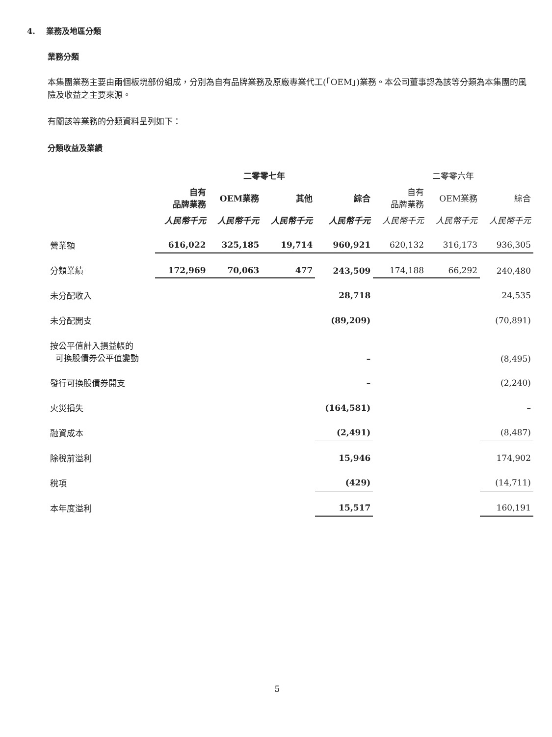4. 業務及地區分類
業務分類
本集團業務主要由兩個板塊部份組成，分別為自有品牌業務及原廠專業代工(「OEM」)業務。本公司董事認為該等分類為本集團的風險及收益之主要來源。
有關該等業務的分類資料呈列如下：
分類收益及業績
| | 二零零七年 | | | | 二零零六年 | | |
| --- | --- | --- | --- | --- | --- | --- | --- |
| | 自有 品牌業務 | OEM業務 | 其他 | 綜合 | 自有 品牌業務 | OEM業務 | 綜合 |
| | 人民幣千元 | 人民幣千元 | 人民幣千元 | 人民幣千元 | 人民幣千元 | 人民幣千元 | 人民幣千元 |
| 營業額 | 616,022 | 325,185 | 19,714 | 960,921 | 620,132 | 316,173 | 936,305 |
| 分類業績 | 172,969 | 70,063 | 477 | 243,509 | 174,188 | 66,292 | 240,480 |
| 未分配收入 | | | | 28,718 | | | 24,535 |
| 未分配開支 | | | | (89,209) | | | (70,891) |
| 按公平值計入損益帳的 可換股債券公平值變動 | | | | – | | | (8,495) |
| 發行可換股債券開支 | | | | – | | | (2,240) |
| 火災損失 | | | | (164,581) | | | – |
| 融資成本 | | | | (2,491) | | | (8,487) |
| 除稅前溢利 | | | | 15,946 | | | 174,902 |
| 稅項 | | | | (429) | | | (14,711) |
| 本年度溢利 | | | | 15,517 | | | 160,191 |
5